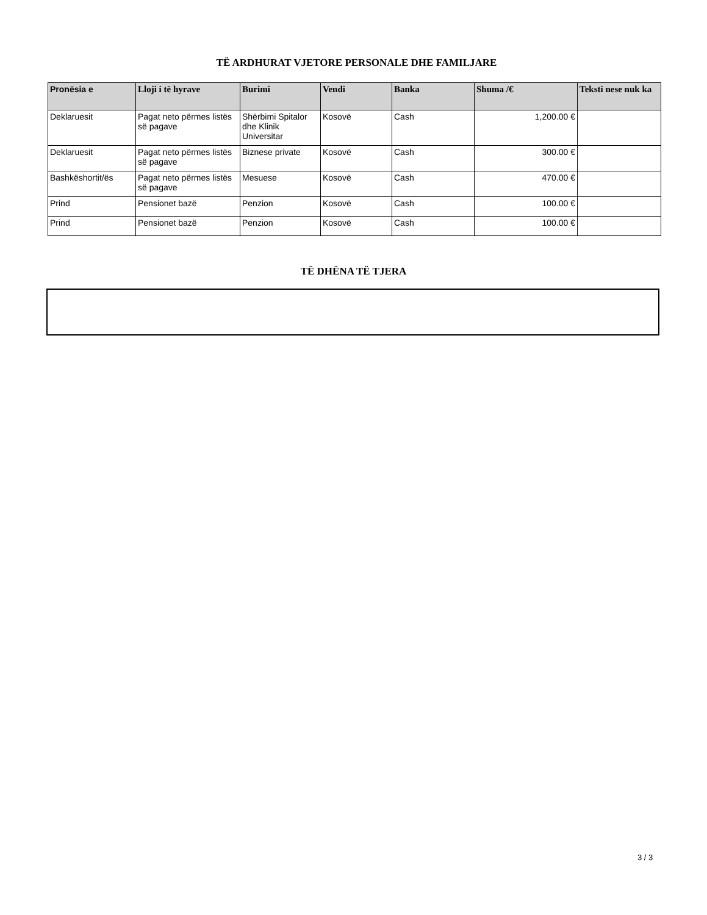TË ARDHURAT VJETORE PERSONALE DHE FAMILJARE
| Pronësia e | Lloji i të hyrave | Burimi | Vendi | Banka | Shuma /€ | Teksti nese nuk ka |
| --- | --- | --- | --- | --- | --- | --- |
| Deklaruesit | Pagat neto përmes listës së pagave | Shërbimi Spitalor dhe Klinik Universitar | Kosovë | Cash | 1,200.00 € | |
| Deklaruesit | Pagat neto përmes listës së pagave | Biznese private | Kosovë | Cash | 300.00 € | |
| Bashkëshortit/ës | Pagat neto përmes listës së pagave | Mesuese | Kosovë | Cash | 470.00 € | |
| Prind | Pensionet bazë | Penzion | Kosovë | Cash | 100.00 € | |
| Prind | Pensionet bazë | Penzion | Kosovë | Cash | 100.00 € | |
TË DHËNA TË TJERA
3 / 3